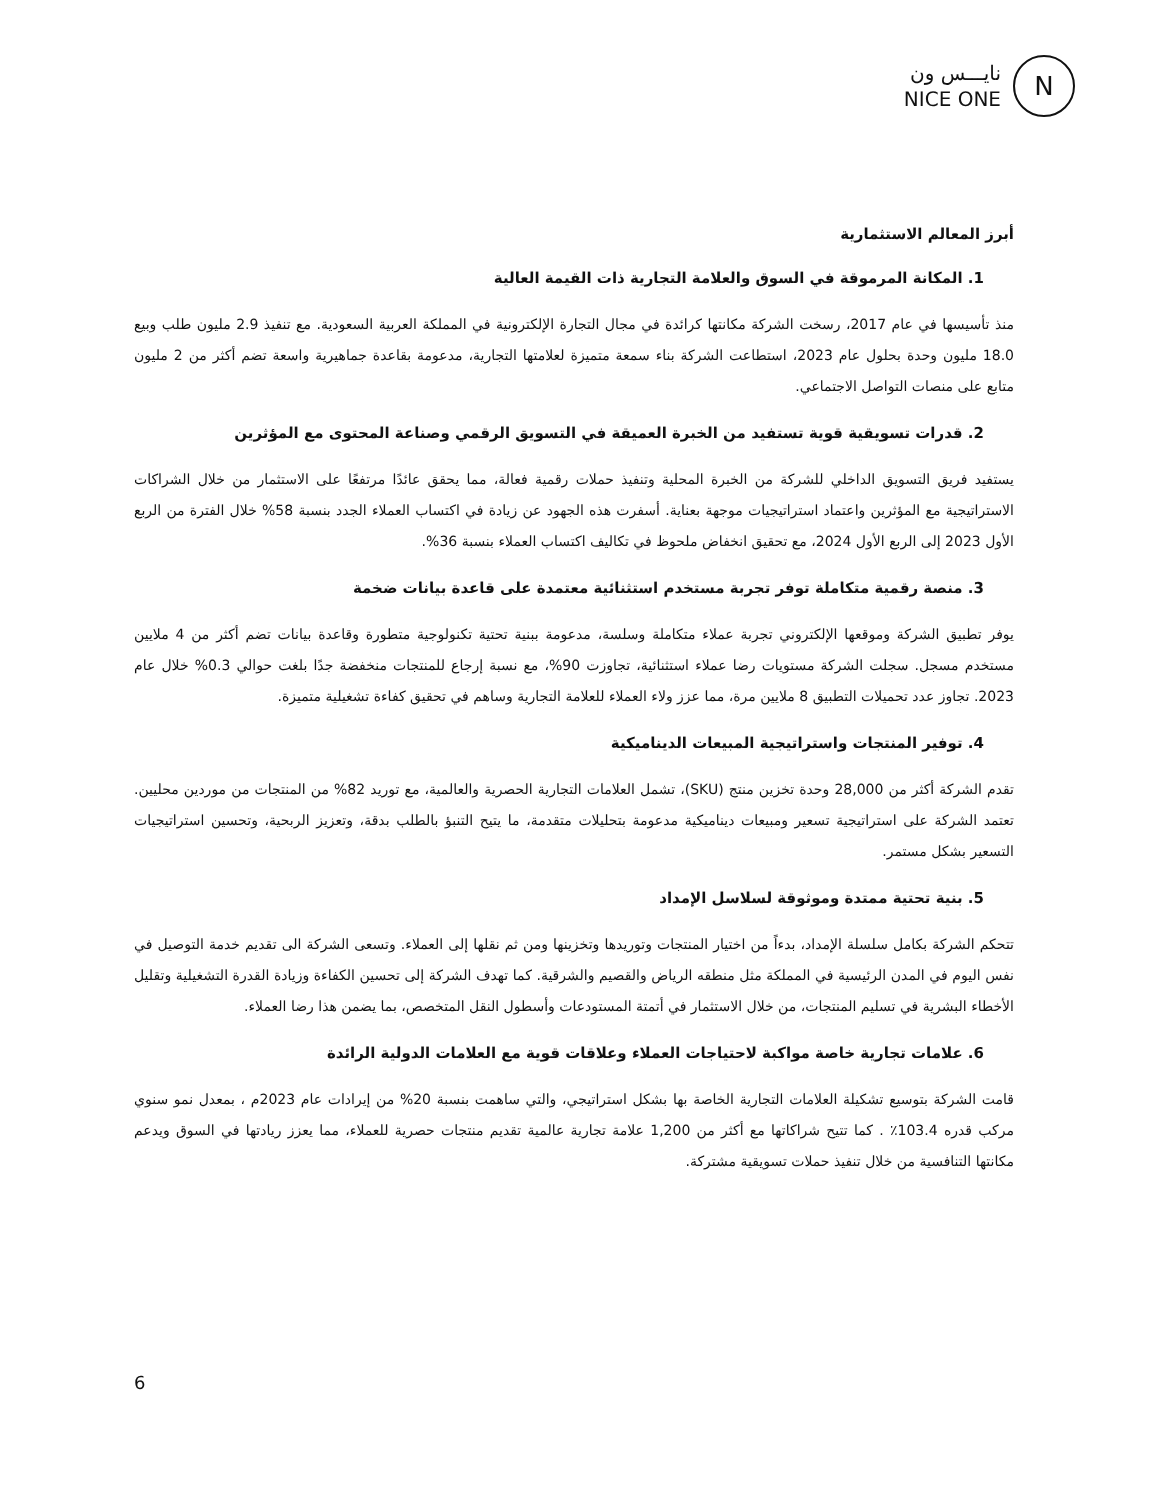نايـــس ون
NICE ONE
N
أبرز المعالم الاستثمارية
1. المكانة المرموقة في السوق والعلامة التجارية ذات القيمة العالية
منذ تأسيسها في عام 2017، رسخت الشركة مكانتها كرائدة في مجال التجارة الإلكترونية في المملكة العربية السعودية. مع تنفيذ 2.9 مليون طلب وبيع 18.0 مليون وحدة بحلول عام 2023، استطاعت الشركة بناء سمعة متميزة لعلامتها التجارية، مدعومة بقاعدة جماهيرية واسعة تضم أكثر من 2 مليون متابع على منصات التواصل الاجتماعي.
2. قدرات تسويقية قوية تستفيد من الخبرة العميقة في التسويق الرقمي وصناعة المحتوى مع المؤثرين
يستفيد فريق التسويق الداخلي للشركة من الخبرة المحلية وتنفيذ حملات رقمية فعالة، مما يحقق عائدًا مرتفعًا على الاستثمار من خلال الشراكات الاستراتيجية مع المؤثرين واعتماد استراتيجيات موجهة بعناية. أسفرت هذه الجهود عن زيادة في اكتساب العملاء الجدد بنسبة 58% خلال الفترة من الربع الأول 2023 إلى الربع الأول 2024، مع تحقيق انخفاض ملحوظ في تكاليف اكتساب العملاء بنسبة 36%.
3. منصة رقمية متكاملة توفر تجربة مستخدم استثنائية معتمدة على قاعدة بيانات ضخمة
يوفر تطبيق الشركة وموقعها الإلكتروني تجربة عملاء متكاملة وسلسة، مدعومة ببنية تحتية تكنولوجية متطورة وقاعدة بيانات تضم أكثر من 4 ملايين مستخدم مسجل. سجلت الشركة مستويات رضا عملاء استثنائية، تجاوزت 90%، مع نسبة إرجاع للمنتجات منخفضة جدًا بلغت حوالي 0.3% خلال عام 2023. تجاوز عدد تحميلات التطبيق 8 ملايين مرة، مما عزز ولاء العملاء للعلامة التجارية وساهم في تحقيق كفاءة تشغيلية متميزة.
4. توفير المنتجات واستراتيجية المبيعات الديناميكية
تقدم الشركة أكثر من 28,000 وحدة تخزين منتج (SKU)، تشمل العلامات التجارية الحصرية والعالمية، مع توريد 82% من المنتجات من موردين محليين. تعتمد الشركة على استراتيجية تسعير ومبيعات ديناميكية مدعومة بتحليلات متقدمة، ما يتيح التنبؤ بالطلب بدقة، وتعزيز الربحية، وتحسين استراتيجيات التسعير بشكل مستمر.
5. بنية تحتية ممتدة وموثوقة لسلاسل الإمداد
تتحكم الشركة بكامل سلسلة الإمداد، بدءاً من اختيار المنتجات وتوريدها وتخزينها ومن ثم نقلها إلى العملاء. وتسعى الشركة الى تقديم خدمة التوصيل في نفس اليوم في المدن الرئيسية في المملكة مثل منطقه الرياض والقصيم والشرقية. كما تهدف الشركة إلى تحسين الكفاءة وزيادة القدرة التشغيلية وتقليل الأخطاء البشرية في تسليم المنتجات، من خلال الاستثمار في أتمتة المستودعات وأسطول النقل المتخصص، بما يضمن هذا رضا العملاء.
6. علامات تجارية خاصة مواكبة لاحتياجات العملاء وعلاقات قوية مع العلامات الدولية الرائدة
قامت الشركة بتوسيع تشكيلة العلامات التجارية الخاصة بها بشكل استراتيجي، والتي ساهمت بنسبة 20% من إيرادات عام 2023م ، بمعدل نمو سنوي مركب قدره 103.4٪ . كما تتيح شراكاتها مع أكثر من 1,200 علامة تجارية عالمية تقديم منتجات حصرية للعملاء، مما يعزز ريادتها في السوق ويدعم مكانتها التنافسية من خلال تنفيذ حملات تسويقية مشتركة.
6